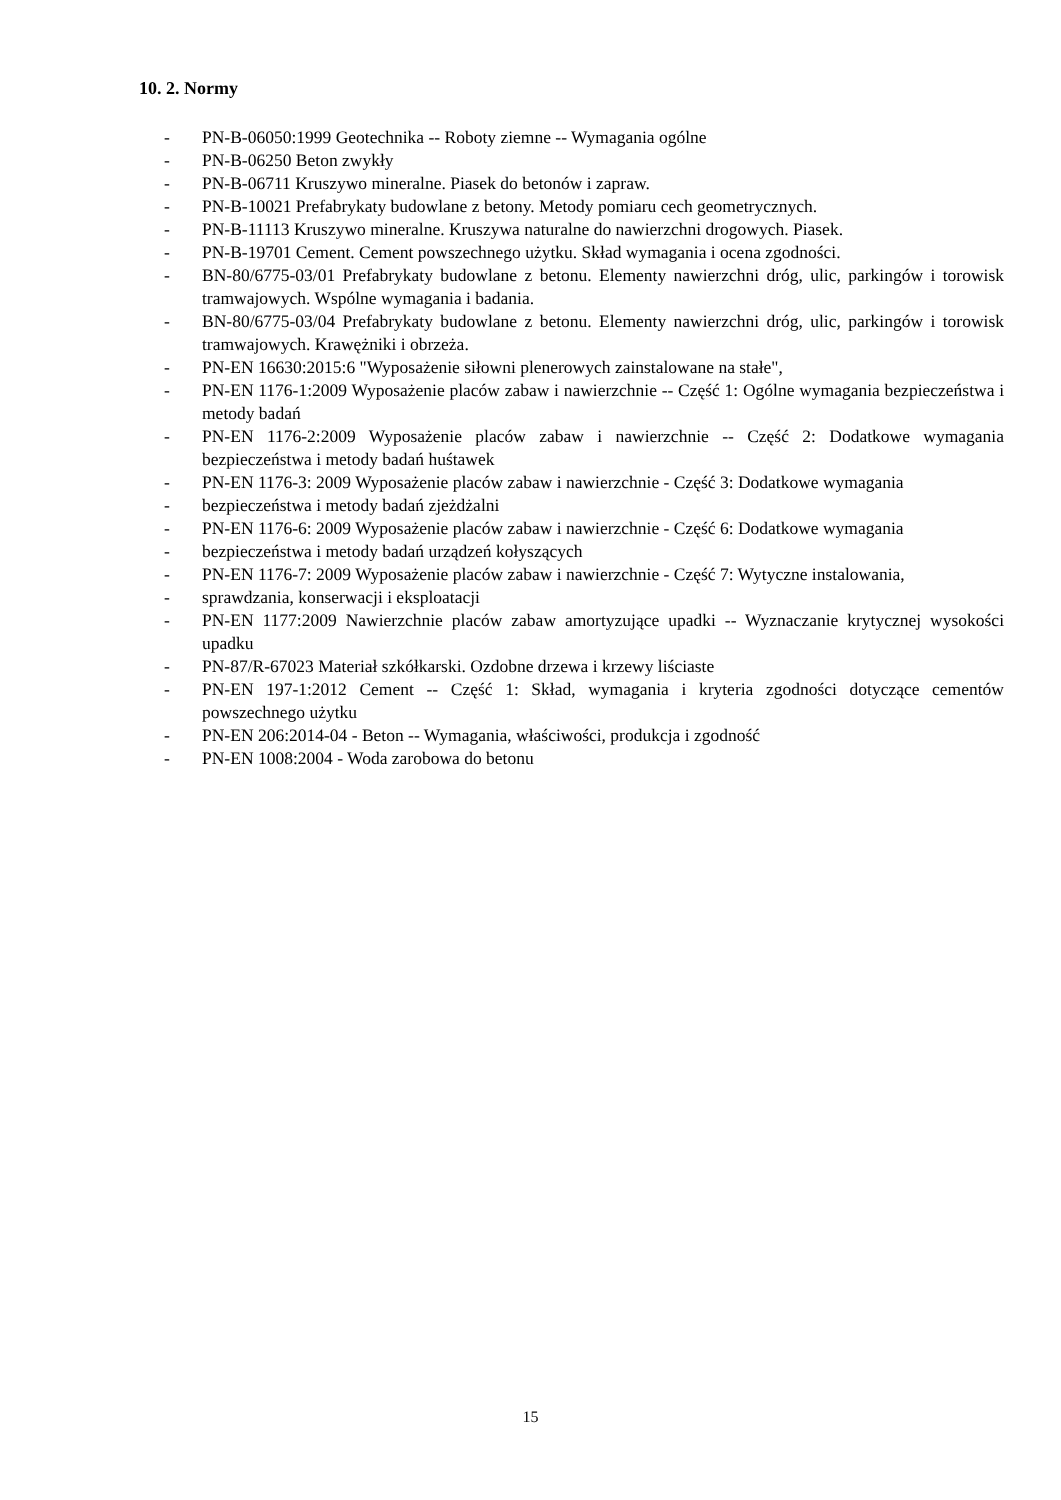10. 2. Normy
- PN-B-06050:1999 Geotechnika -- Roboty ziemne -- Wymagania ogólne
- PN-B-06250 Beton zwykły
- PN-B-06711 Kruszywo mineralne. Piasek do betonów i zapraw.
- PN-B-10021 Prefabrykaty budowlane z betony. Metody pomiaru cech geometrycznych.
- PN-B-11113 Kruszywo mineralne. Kruszywa naturalne do nawierzchni drogowych. Piasek.
- PN-B-19701 Cement. Cement powszechnego użytku. Skład wymagania i ocena zgodności.
- BN-80/6775-03/01 Prefabrykaty budowlane z betonu. Elementy nawierzchni dróg, ulic, parkingów i torowisk tramwajowych. Wspólne wymagania i badania.
- BN-80/6775-03/04 Prefabrykaty budowlane z betonu. Elementy nawierzchni dróg, ulic, parkingów i torowisk tramwajowych. Krawężniki i obrzeża.
- PN-EN 16630:2015:6 "Wyposażenie siłowni plenerowych zainstalowane na stałe",
- PN-EN 1176-1:2009 Wyposażenie placów zabaw i nawierzchnie -- Część 1: Ogólne wymagania bezpieczeństwa i metody badań
- PN-EN 1176-2:2009 Wyposażenie placów zabaw i nawierzchnie -- Część 2: Dodatkowe wymagania bezpieczeństwa i metody badań huśtawek
- PN-EN 1176-3: 2009 Wyposażenie placów zabaw i nawierzchnie - Część 3: Dodatkowe wymagania
- bezpieczeństwa i metody badań zjeżdżalni
- PN-EN 1176-6: 2009 Wyposażenie placów zabaw i nawierzchnie - Część 6: Dodatkowe wymagania
- bezpieczeństwa i metody badań urządzeń kołyszących
- PN-EN 1176-7: 2009 Wyposażenie placów zabaw i nawierzchnie - Część 7: Wytyczne instalowania,
- sprawdzania, konserwacji i eksploatacji
- PN-EN 1177:2009 Nawierzchnie placów zabaw amortyzujące upadki -- Wyznaczanie krytycznej wysokości upadku
- PN-87/R-67023 Materiał szkółkarski. Ozdobne drzewa i krzewy liściaste
- PN-EN 197-1:2012 Cement -- Część 1: Skład, wymagania i kryteria zgodności dotyczące cementów powszechnego użytku
- PN-EN 206:2014-04 - Beton -- Wymagania, właściwości, produkcja i zgodność
- PN-EN 1008:2004 - Woda zarobowa do betonu
15